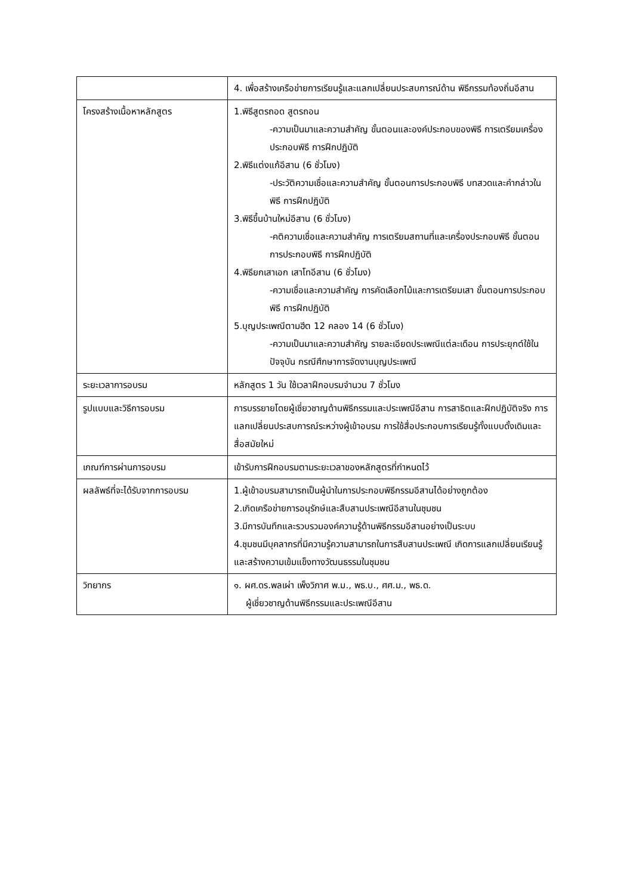| | 4. เพื่อสร้างเครือข่ายการเรียนรู้และแลกเปลี่ยนประสบการณ์ด้าน พิธีกรรมท้องถิ่นอีสาน |
| โครงสร้างเนื้อหาหลักสูตร | 1.พิธีสูตรถอด สูตรถอน -ความเป็นมาและความสำคัญ ขั้นตอนและองค์ประกอบของพิธี การเตรียมเครื่องประกอบพิธี การฝึกปฏิบัติ 2.พิธีแต่งแก้อีสาน (6 ชั่วโมง) -ประวัติความเชื่อและความสำคัญ ขั้นตอนการประกอบพิธี บทสวดและคำกล่าวในพิธี การฝึกปฏิบัติ 3.พิธีขึ้นบ้านใหม่อีสาน (6 ชั่วโมง) -คติความเชื่อและความสำคัญ การเตรียมสถานที่และเครื่องประกอบพิธี ขั้นตอนการประกอบพิธี การฝึกปฏิบัติ 4.พิธียกเสาเอก เสาโทอีสาน (6 ชั่วโมง) -ความเชื่อและความสำคัญ การคัดเลือกไม้และการเตรียมเสา ขั้นตอนการประกอบพิธี การฝึกปฏิบัติ 5.บุญประเพณีตามฮีต 12 คลอง 14 (6 ชั่วโมง) -ความเป็นมาและความสำคัญ รายละเอียดประเพณีแต่ละเดือน การประยุกต์ใช้ในปัจจุบัน กรณีศึกษาการจัดงานบุญประเพณี |
| ระยะเวลาการอบรม | หลักสูตร 1 วัน ใช้เวลาฝึกอบรมจำนวน 7 ชั่วโมง |
| รูปแบบและวิธีการอบรม | การบรรยายโดยผู้เชี่ยวชาญด้านพิธีกรรมและประเพณีอีสาน การสาธิตและฝึกปฏิบัติจริง การแลกเปลี่ยนประสบการณ์ระหว่างผู้เข้าอบรม การใช้สื่อประกอบการเรียนรู้ทั้งแบบดั้งเดิมและสื่อสมัยใหม่ |
| เกณฑ์การผ่านการอบรม | เข้ารับการฝึกอบรมตามระยะเวลาของหลักสูตรที่กำหนดไว้ |
| ผลลัพธ์ที่จะได้รับจากการอบรม | 1.ผู้เข้าอบรมสามารถเป็นผู้นำในการประกอบพิธีกรรมอีสานได้อย่างถูกต้อง 2.เกิดเครือข่ายการอนุรักษ์และสืบสานประเพณีอีสานในชุมชน 3.มีการบันทึกและรวบรวมองค์ความรู้ด้านพิธีกรรมอีสานอย่างเป็นระบบ 4.ชุมชนมีบุคลากรที่มีความรู้ความสามารถในการสืบสานประเพณี เกิดการแลกเปลี่ยนเรียนรู้และสร้างความเข้มแข็งทางวัฒนธรรมในชุมชน |
| วิทยากร | ๑. ผศ.ดร.พลเผ่า เพ็งวิภาศ พ.ม., พธ.บ., ศศ.ม., พธ.ด. ผู้เชี่ยวชาญด้านพิธีกรรมและประเพณีอีสาน |